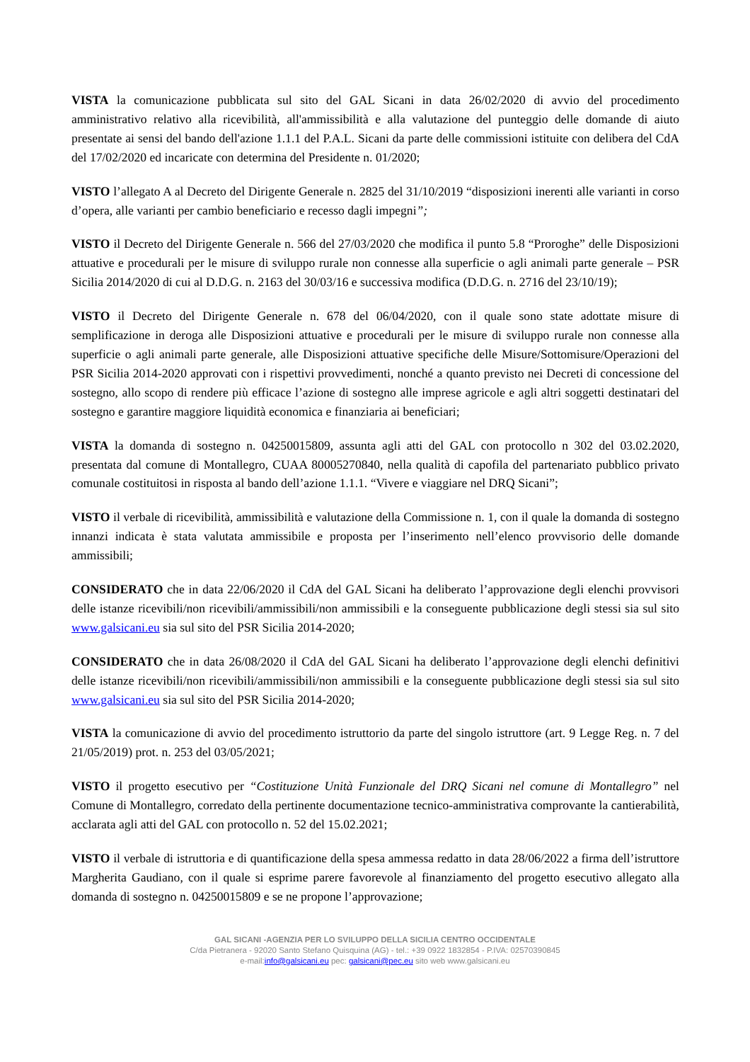VISTA la comunicazione pubblicata sul sito del GAL Sicani in data 26/02/2020 di avvio del procedimento amministrativo relativo alla ricevibilità, all'ammissibilità e alla valutazione del punteggio delle domande di aiuto presentate ai sensi del bando dell'azione 1.1.1 del P.A.L. Sicani da parte delle commissioni istituite con delibera del CdA del 17/02/2020 ed incaricate con determina del Presidente n. 01/2020;
VISTO l’allegato A al Decreto del Dirigente Generale n. 2825 del 31/10/2019 “disposizioni inerenti alle varianti in corso d’opera, alle varianti per cambio beneficiario e recesso dagli impegni”;
VISTO il Decreto del Dirigente Generale n. 566 del 27/03/2020 che modifica il punto 5.8 “Proroghe” delle Disposizioni attuative e procedurali per le misure di sviluppo rurale non connesse alla superficie o agli animali parte generale – PSR Sicilia 2014/2020 di cui al D.D.G. n. 2163 del 30/03/16 e successiva modifica (D.D.G. n. 2716 del 23/10/19);
VISTO il Decreto del Dirigente Generale n. 678 del 06/04/2020, con il quale sono state adottate misure di semplificazione in deroga alle Disposizioni attuative e procedurali per le misure di sviluppo rurale non connesse alla superficie o agli animali parte generale, alle Disposizioni attuative specifiche delle Misure/Sottomisure/Operazioni del PSR Sicilia 2014-2020 approvati con i rispettivi provvedimenti, nonché a quanto previsto nei Decreti di concessione del sostegno, allo scopo di rendere più efficace l’azione di sostegno alle imprese agricole e agli altri soggetti destinatari del sostegno e garantire maggiore liquidità economica e finanziaria ai beneficiari;
VISTA la domanda di sostegno n. 04250015809, assunta agli atti del GAL con protocollo n 302 del 03.02.2020, presentata dal comune di Montallegro, CUAA 80005270840, nella qualità di capofila del partenariato pubblico privato comunale costituitosi in risposta al bando dell’azione 1.1.1. “Vivere e viaggiare nel DRQ Sicani”;
VISTO il verbale di ricevibilità, ammissibilità e valutazione della Commissione n. 1, con il quale la domanda di sostegno innanzi indicata è stata valutata ammissibile e proposta per l’inserimento nell’elenco provvisorio delle domande ammissibili;
CONSIDERATO che in data 22/06/2020 il CdA del GAL Sicani ha deliberato l’approvazione degli elenchi provvisori delle istanze ricevibili/non ricevibili/ammissibili/non ammissibili e la conseguente pubblicazione degli stessi sia sul sito www.galsicani.eu sia sul sito del PSR Sicilia 2014-2020;
CONSIDERATO che in data 26/08/2020 il CdA del GAL Sicani ha deliberato l’approvazione degli elenchi definitivi delle istanze ricevibili/non ricevibili/ammissibili/non ammissibili e la conseguente pubblicazione degli stessi sia sul sito www.galsicani.eu sia sul sito del PSR Sicilia 2014-2020;
VISTA la comunicazione di avvio del procedimento istruttorio da parte del singolo istruttore (art. 9 Legge Reg. n. 7 del 21/05/2019) prot. n. 253 del 03/05/2021;
VISTO il progetto esecutivo per “Costituzione Unità Funzionale del DRQ Sicani nel comune di Montallegro” nel Comune di Montallegro, corredato della pertinente documentazione tecnico-amministrativa comprovante la cantierabilità, acclarata agli atti del GAL con protocollo n. 52 del 15.02.2021;
VISTO il verbale di istruttoria e di quantificazione della spesa ammessa redatto in data 28/06/2022 a firma dell’istruttore Margherita Gaudiano, con il quale si esprime parere favorevole al finanziamento del progetto esecutivo allegato alla domanda di sostegno n. 04250015809 e se ne propone l’approvazione;
GAL SICANI -AGENZIA PER LO SVILUPPO DELLA SICILIA CENTRO OCCIDENTALE
C/da Pietranera - 92020 Santo Stefano Quisquina (AG) - tel.: +39 0922 1832854 - P.IVA: 02570390845
e-mail:info@galsicani.eu pec: galsicani@pec.eu sito web www.galsicani.eu